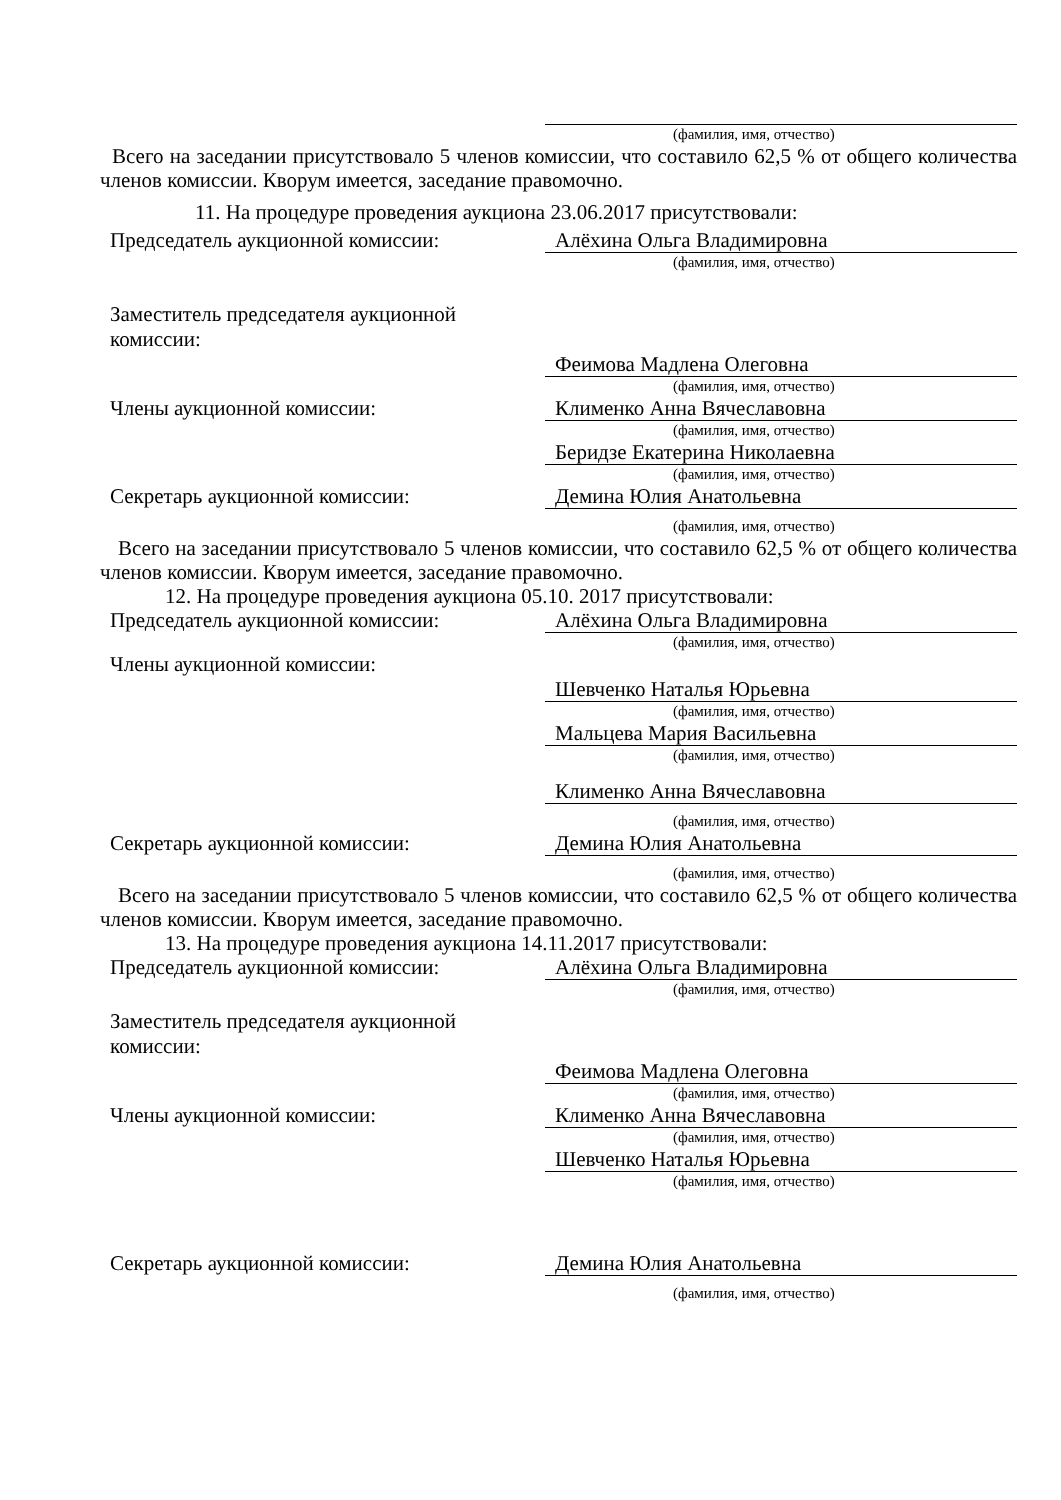(фамилия, имя, отчество)
Всего на заседании присутствовало 5 членов комиссии, что составило 62,5 % от общего количества членов комиссии. Кворум имеется, заседание правомочно.
11. На процедуре проведения аукциона 23.06.2017 присутствовали:
Председатель аукционной комиссии:
Алёхина Ольга Владимировна
(фамилия, имя, отчество)
Заместитель председателя аукционной
комиссии:
Феимова Мадлена Олеговна
(фамилия, имя, отчество)
Члены аукционной комиссии:
Клименко Анна Вячеславовна
(фамилия, имя, отчество)
Беридзе Екатерина Николаевна
(фамилия, имя, отчество)
Секретарь аукционной комиссии:
Демина Юлия Анатольевна
(фамилия, имя, отчество)
Всего на заседании присутствовало 5 членов комиссии, что составило 62,5 % от общего количества членов комиссии. Кворум имеется, заседание правомочно.
12. На процедуре проведения аукциона 05.10. 2017 присутствовали:
Председатель аукционной комиссии:
Алёхина Ольга Владимировна
(фамилия, имя, отчество)
Члены аукционной комиссии:
Шевченко Наталья Юрьевна
(фамилия, имя, отчество)
Мальцева Мария Васильевна
(фамилия, имя, отчество)
Клименко Анна Вячеславовна
(фамилия, имя, отчество)
Секретарь аукционной комиссии:
Демина Юлия Анатольевна
(фамилия, имя, отчество)
Всего на заседании присутствовало 5 членов комиссии, что составило 62,5 % от общего количества членов комиссии. Кворум имеется, заседание правомочно.
13. На процедуре проведения аукциона 14.11.2017 присутствовали:
Председатель аукционной комиссии:
Алёхина Ольга Владимировна
(фамилия, имя, отчество)
Заместитель председателя аукционной
комиссии:
Феимова Мадлена Олеговна
(фамилия, имя, отчество)
Члены аукционной комиссии:
Клименко Анна Вячеславовна
(фамилия, имя, отчество)
Шевченко Наталья Юрьевна
(фамилия, имя, отчество)
Секретарь аукционной комиссии:
Демина Юлия Анатольевна
(фамилия, имя, отчество)